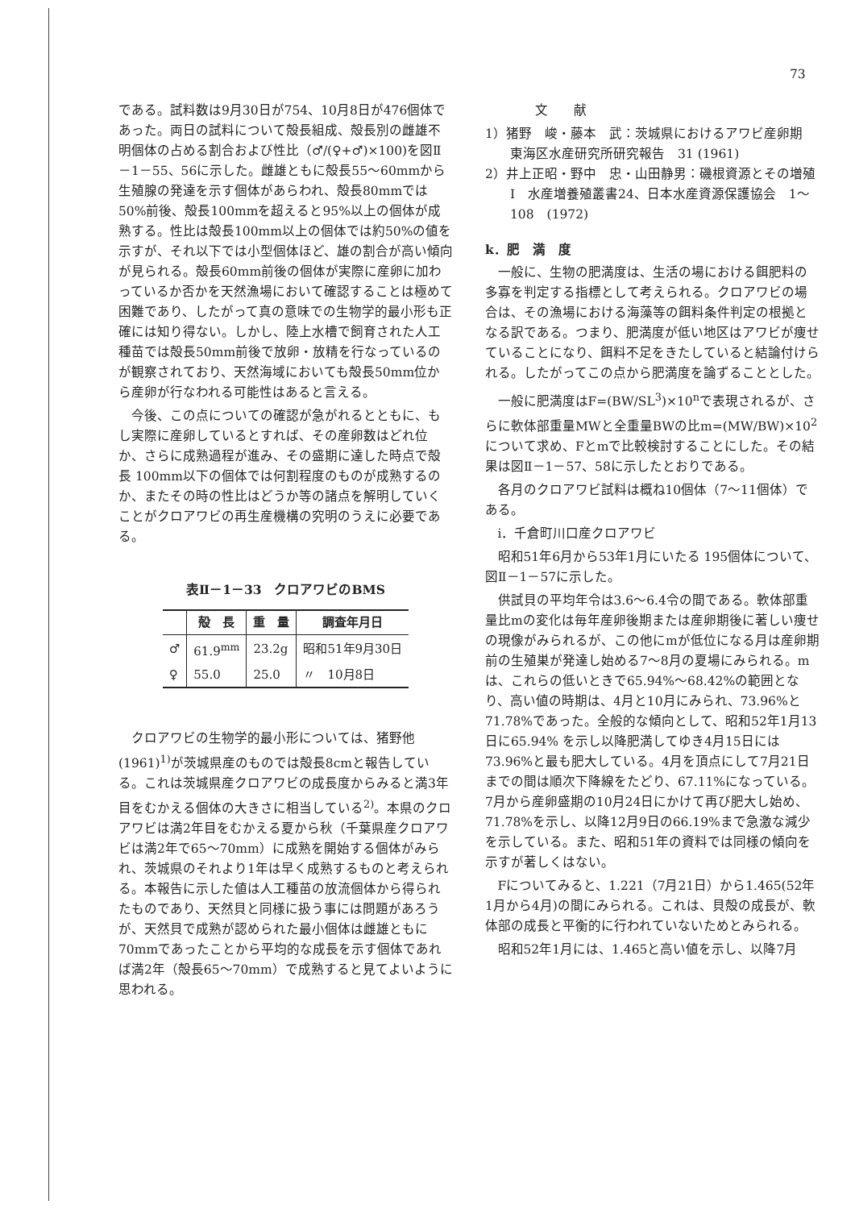73
である。試料数は9月30日が754、10月8日が476個体であった。両日の試料について殻長組成、殻長別の雌雄不明個体の占める割合および性比（♂/(♀+♂)×100)を図Ⅱ－1－55、56に示した。雌雄ともに殻長55～60mmから生殖腺の発達を示す個体があらわれ、殻長80mmでは50%前後、殻長100mmを超えると95%以上の個体が成熟する。性比は殻長100mm以上の個体では約50%の値を示すが、それ以下では小型個体ほど、雄の割合が高い傾向が見られる。殻長60mm前後の個体が実際に産卵に加わっているか否かを天然漁場において確認することは極めて困難であり、したがって真の意味での生物学的最小形も正確には知り得ない。しかし、陸上水槽で飼育された人工種苗では殻長50mm前後で放卵・放精を行なっているのが観察されており、天然海域においても殻長50mm位から産卵が行なわれる可能性はあると言える。
今後、この点についての確認が急がれるとともに、もし実際に産卵しているとすれば、その産卵数はどれ位か、さらに成熟過程が進み、その盛期に達した時点で殻長 100mm以下の個体では何割程度のものが成熟するのか、またその時の性比はどうか等の諸点を解明していくことがクロアワビの再生産機構の究明のうえに必要である。
表Ⅱ－1－33　クロアワビのBMS
| | 殻 長 | 重 量 | 調査年月日 |
| --- | --- | --- | --- |
| ♂ | 61.9<sup>mm</sup> | 23.2g | 昭和51年9月30日 |
| ♀ | 55.0 | 25.0 | 〃 10月8日 |
クロアワビの生物学的最小形については、猪野他(1961)<sup>1)</sup>が茨城県産のものでは殻長8cmと報告している。これは茨城県産クロアワビの成長度からみると満3年目をむかえる個体の大きさに相当している<sup>2)</sup>。本県のクロアワビは満2年目をむかえる夏から秋（千葉県産クロアワビは満2年で65～70mm）に成熟を開始する個体がみられ、茨城県のそれより1年は早く成熟するものと考えられる。本報告に示した値は人工種苗の放流個体から得られたものであり、天然貝と同様に扱う事には問題があろうが、天然貝で成熟が認められた最小個体は雌雄ともに70mmであったことから平均的な成長を示す個体であれば満2年（殻長65～70mm）で成熟すると見てよいように思われる。
文　　献
1）猪野　峻・藤本　武：茨城県におけるアワビ産卵期　東海区水産研究所研究報告　31 (1961)
2）井上正昭・野中　忠・山田静男：磯根資源とその増殖Ⅰ　水産増養殖叢書24、日本水産資源保護協会　1～108　(1972)
k．肥　満　度
一般に、生物の肥満度は、生活の場における餌肥料の多寡を判定する指標として考えられる。クロアワビの場合は、その漁場における海藻等の餌料条件判定の根拠となる訳である。つまり、肥満度が低い地区はアワビが痩せていることになり、餌料不足をきたしていると結論付けられる。したがってこの点から肥満度を論ずることとした。
一般に肥満度はF=(BW/SL<sup>3</sup>)×10<sup>n</sup>で表現されるが、さらに軟体部重量MWと全重量BWの比m=(MW/BW)×10<sup>2</sup>について求め、Fとmで比較検討することにした。その結果は図Ⅱ－1－57、58に示したとおりである。
各月のクロアワビ試料は概ね10個体（7～11個体）である。
ⅰ．千倉町川口産クロアワビ
昭和51年6月から53年1月にいたる 195個体について、図Ⅱ－1－57に示した。
供試貝の平均年令は3.6～6.4令の間である。軟体部重量比mの変化は毎年産卵後期または産卵期後に著しい痩せの現像がみられるが、この他にmが低位になる月は産卵期前の生殖巣が発達し始める7～8月の夏場にみられる。mは、これらの低いときで65.94%～68.42%の範囲となり、高い値の時期は、4月と10月にみられ、73.96%と71.78%であった。全般的な傾向として、昭和52年1月13日に65.94% を示し以降肥満してゆき4月15日には73.96%と最も肥大している。4月を頂点にして7月21日までの間は順次下降線をたどり、67.11%になっている。7月から産卵盛期の10月24日にかけて再び肥大し始め、71.78%を示し、以降12月9日の66.19%まで急激な減少を示している。また、昭和51年の資料では同様の傾向を示すが著しくはない。
Fについてみると、1.221（7月21日）から1.465(52年1月から4月)の間にみられる。これは、貝殻の成長が、軟体部の成長と平衡的に行われていないためとみられる。
昭和52年1月には、1.465と高い値を示し、以降7月